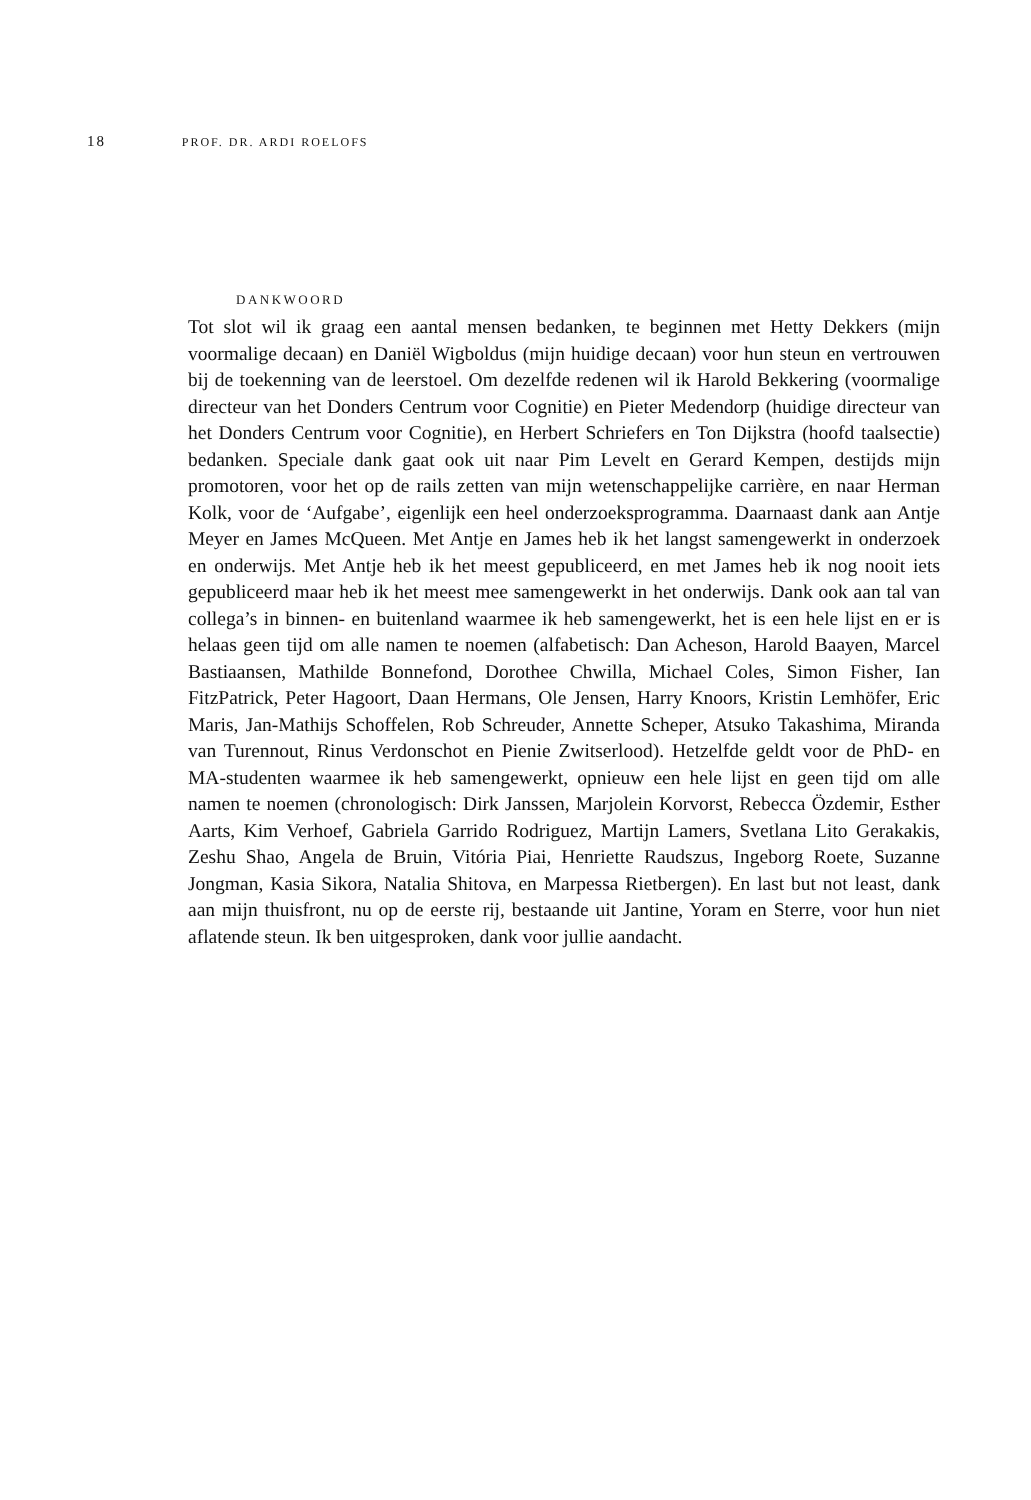18 PROF. DR. ARDI ROELOFS
DANKWOORD
Tot slot wil ik graag een aantal mensen bedanken, te beginnen met Hetty Dekkers (mijn voormalige decaan) en Daniël Wigboldus (mijn huidige decaan) voor hun steun en vertrouwen bij de toekenning van de leerstoel. Om dezelfde redenen wil ik Harold Bekkering (voormalige directeur van het Donders Centrum voor Cognitie) en Pieter Medendorp (huidige directeur van het Donders Centrum voor Cognitie), en Herbert Schriefers en Ton Dijkstra (hoofd taalsectie) bedanken. Speciale dank gaat ook uit naar Pim Levelt en Gerard Kempen, destijds mijn promotoren, voor het op de rails zetten van mijn wetenschappelijke carrière, en naar Herman Kolk, voor de ‘Aufgabe’, eigenlijk een heel onderzoeksprogramma. Daarnaast dank aan Antje Meyer en James McQueen. Met Antje en James heb ik het langst samengewerkt in onderzoek en onderwijs. Met Antje heb ik het meest gepubliceerd, en met James heb ik nog nooit iets gepubliceerd maar heb ik het meest mee samengewerkt in het onderwijs. Dank ook aan tal van collega’s in binnen- en buitenland waarmee ik heb samengewerkt, het is een hele lijst en er is helaas geen tijd om alle namen te noemen (alfabetisch: Dan Acheson, Harold Baayen, Marcel Bastiaansen, Mathilde Bonnefond, Dorothee Chwilla, Michael Coles, Simon Fisher, Ian FitzPatrick, Peter Hagoort, Daan Hermans, Ole Jensen, Harry Knoors, Kristin Lemhöfer, Eric Maris, Jan-Mathijs Schoffelen, Rob Schreuder, Annette Scheper, Atsuko Takashima, Miranda van Turennout, Rinus Verdonschot en Pienie Zwitserlood). Het­zelfde geldt voor de PhD- en MA-studenten waarmee ik heb samengewerkt, opnieuw een hele lijst en geen tijd om alle namen te noemen (chronologisch: Dirk Janssen, Marjolein Korvorst, Rebecca Özdemir, Esther Aarts, Kim Verhoef, Gabriela Garrido Rodriguez, Martijn Lamers, Svetlana Lito Gerakakis, Zeshu Shao, Angela de Bruin, Vitória Piai, Henriette Raudszus, Ingeborg Roete, Suzanne Jongman, Kasia Sikora, Natalia Shitova, en Marpessa Rietbergen). En last but not least, dank aan mijn thuis­front, nu op de eerste rij, bestaande uit Jantine, Yoram en Sterre, voor hun niet aflatende steun. Ik ben uitgesproken, dank voor jullie aandacht.